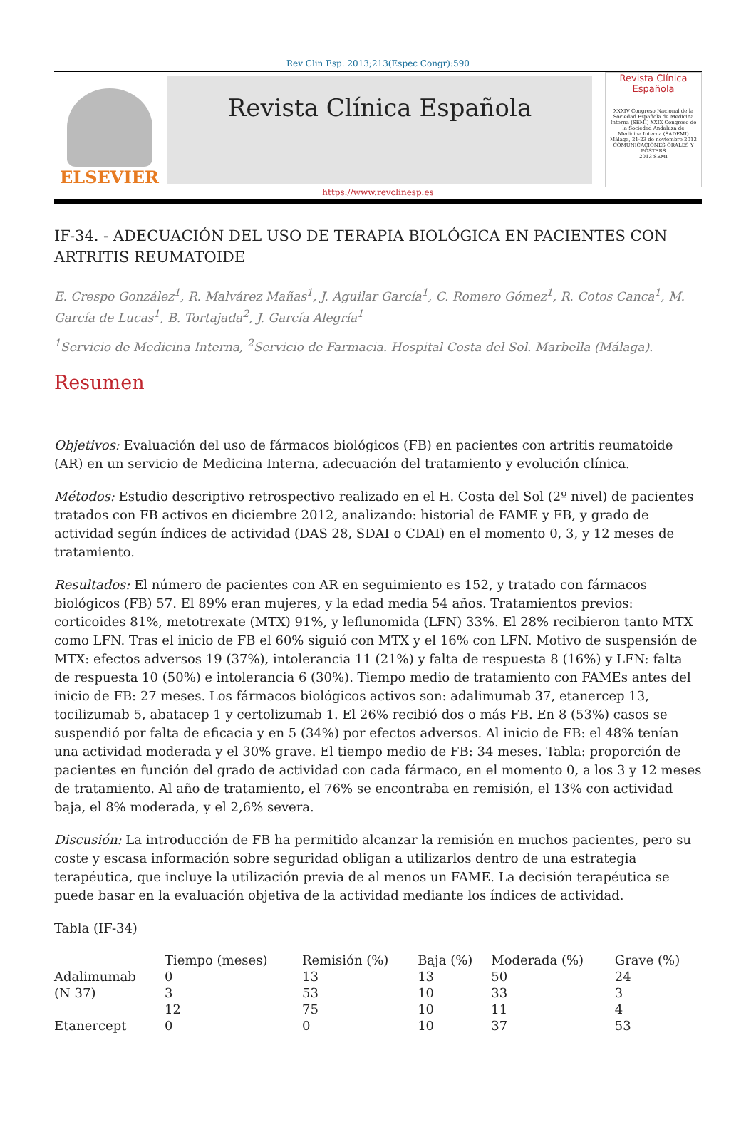Rev Clin Esp. 2013;213(Espec Congr):590
ELSEVIER
Revista Clínica Española
Revista Clínica Española
XXXIV Congreso Nacional de la Sociedad Española de Medicina Interna (SEMI) XXIX Congreso de la Sociedad Andaluza de Medicina Interna (SADEMI)
Málaga, 21-23 de noviembre 2013
COMUNICACIONES ORALES Y PÓSTERS
2013 SEMI
https://www.revclinesp.es
IF-34. - ADECUACIÓN DEL USO DE TERAPIA BIOLÓGICA EN PACIENTES CON ARTRITIS REUMATOIDE
E. Crespo González<sup>1</sup>, R. Malvárez Mañas<sup>1</sup>, J. Aguilar García<sup>1</sup>, C. Romero Gómez<sup>1</sup>, R. Cotos Canca<sup>1</sup>, M. García de Lucas<sup>1</sup>, B. Tortajada<sup>2</sup>, J. García Alegría<sup>1</sup>
<sup>1</sup> Servicio de Medicina Interna, <sup>2</sup>Servicio de Farmacia. Hospital Costa del Sol. Marbella (Málaga).
Resumen
Objetivos: Evaluación del uso de fármacos biológicos (FB) en pacientes con artritis reumatoide (AR) en un servicio de Medicina Interna, adecuación del tratamiento y evolución clínica.
Métodos: Estudio descriptivo retrospectivo realizado en el H. Costa del Sol (2º nivel) de pacientes tratados con FB activos en diciembre 2012, analizando: historial de FAME y FB, y grado de actividad según índices de actividad (DAS 28, SDAI o CDAI) en el momento 0, 3, y 12 meses de tratamiento.
Resultados: El número de pacientes con AR en seguimiento es 152, y tratado con fármacos biológicos (FB) 57. El 89% eran mujeres, y la edad media 54 años. Tratamientos previos: corticoides 81%, metotrexate (MTX) 91%, y leflunomida (LFN) 33%. El 28% recibieron tanto MTX como LFN. Tras el inicio de FB el 60% siguió con MTX y el 16% con LFN. Motivo de suspensión de MTX: efectos adversos 19 (37%), intolerancia 11 (21%) y falta de respuesta 8 (16%) y LFN: falta de respuesta 10 (50%) e intolerancia 6 (30%). Tiempo medio de tratamiento con FAMEs antes del inicio de FB: 27 meses. Los fármacos biológicos activos son: adalimumab 37, etanercep 13, tocilizumab 5, abatacep 1 y certolizumab 1. El 26% recibió dos o más FB. En 8 (53%) casos se suspendió por falta de eficacia y en 5 (34%) por efectos adversos. Al inicio de FB: el 48% tenían una actividad moderada y el 30% grave. El tiempo medio de FB: 34 meses. Tabla: proporción de pacientes en función del grado de actividad con cada fármaco, en el momento 0, a los 3 y 12 meses de tratamiento. Al año de tratamiento, el 76% se encontraba en remisión, el 13% con actividad baja, el 8% moderada, y el 2,6% severa.
Discusión: La introducción de FB ha permitido alcanzar la remisión en muchos pacientes, pero su coste y escasa información sobre seguridad obligan a utilizarlos dentro de una estrategia terapéutica, que incluye la utilización previa de al menos un FAME. La decisión terapéutica se puede basar en la evaluación objetiva de la actividad mediante los índices de actividad.
Tabla (IF-34)
| | Tiempo (meses) | Remisión (%) | Baja (%) | Moderada (%) | Grave (%) |
| --- | --- | --- | --- | --- | --- |
| Adalimumab | 0 | 13 | 13 | 50 | 24 |
| (N 37) | 3 | 53 | 10 | 33 | 3 |
| | 12 | 75 | 10 | 11 | 4 |
| Etanercept | 0 | 0 | 10 | 37 | 53 |